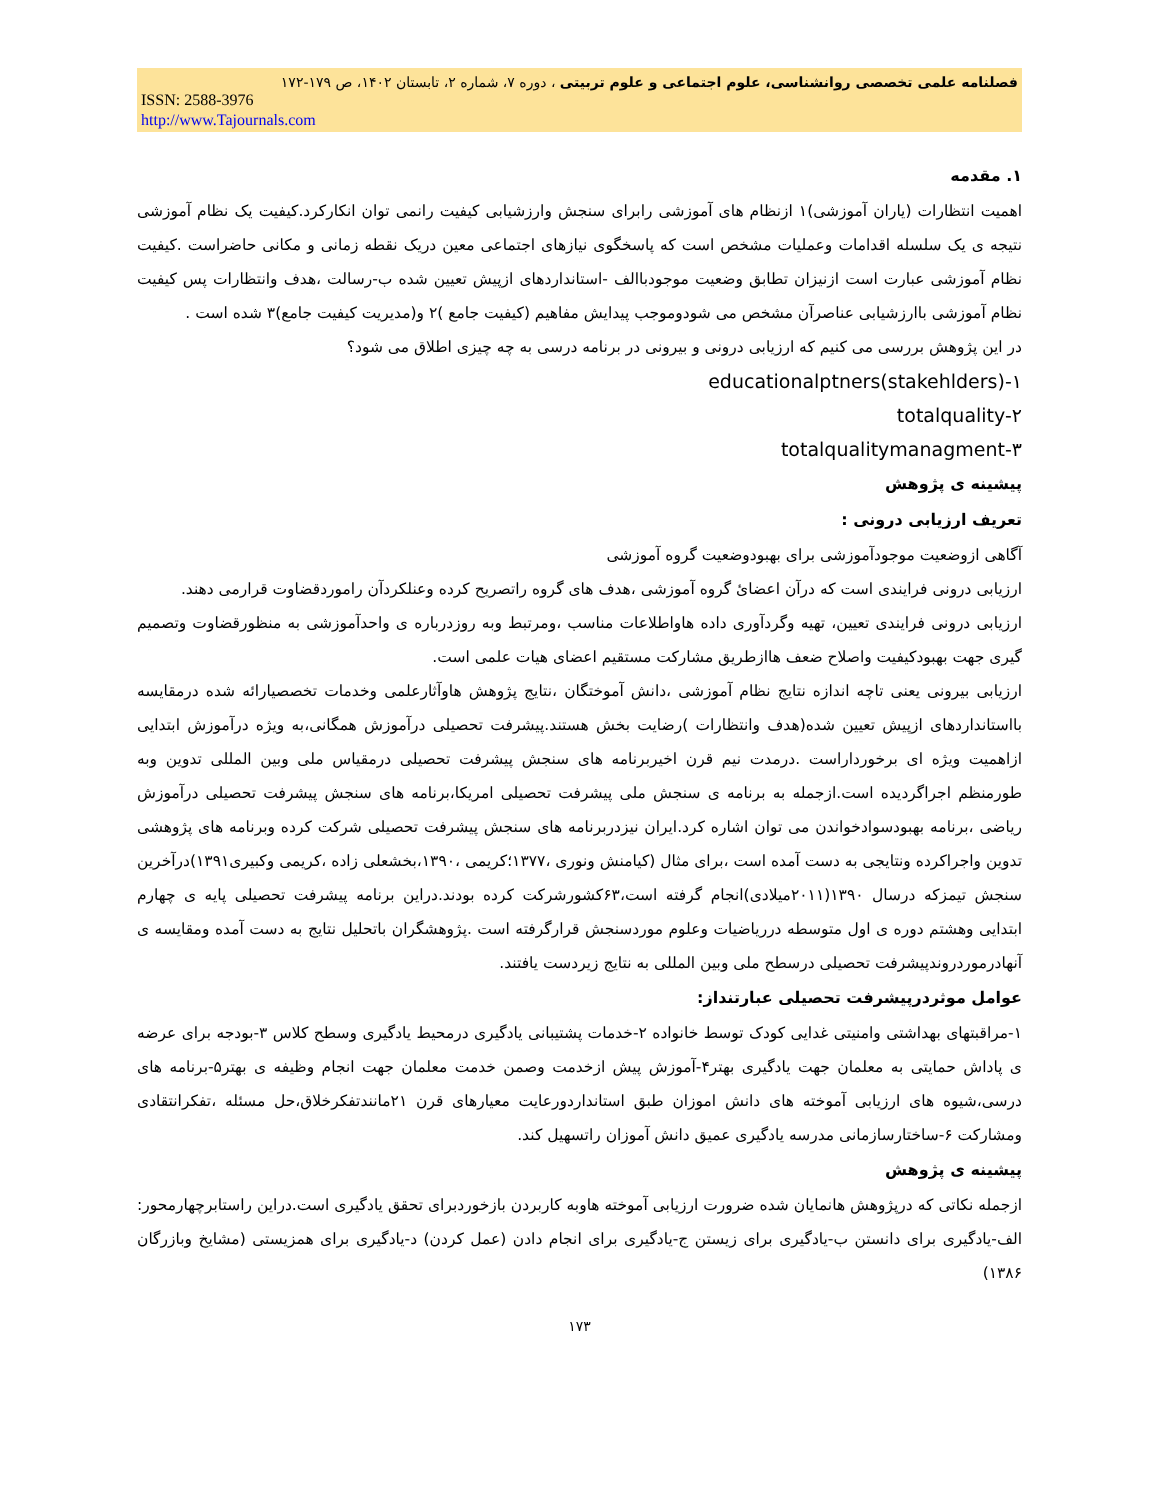فصلنامه علمی تخصصی روانشناسی، علوم اجتماعی و علوم تربیتی ، دوره ۷، شماره ۲، تابستان ۱۴۰۲، ص ۱۷۹-۱۷۲
ISSN: 2588-3976
http://www.Tajournals.com
۱. مقدمه
اهمیت انتظارات (یاران آموزشی)۱ ازنظام های آموزشی رابرای سنجش وارزشیابی کیفیت رانمی توان انکارکرد.کیفیت یک نظام آموزشی نتیجه ی یک سلسله اقدامات وعملیات مشخص است که پاسخگوی نیازهای اجتماعی معین دریک نقطه زمانی و مکانی حاضراست .کیفیت نظام آموزشی عبارت است ازنیزان تطابق وضعیت موجودباالف -استانداردهای ازپیش تعیین شده ب-رسالت ،هدف وانتظارات پس کیفیت نظام آموزشی باارزشیابی عناصرآن مشخص می شودوموجب پیدایش مفاهیم (کیفیت جامع )۲ و(مدیریت کیفیت جامع)۳ شده است .
در این پژوهش بررسی می کنیم که ارزیابی درونی و بیرونی در برنامه درسی به چه چیزی اطلاق می شود؟
educationalptners(stakehlders)-۱
totalquality-۲
totalqualitymanagment-۳
پیشینه ی پژوهش
تعریف ارزیابی درونی :
آگاهی ازوضعیت موجودآموزشی برای بهبودوضعیت گروه آموزشی
ارزیابی درونی فرایندی است که درآن اعضایٔ گروه آموزشی ،هدف های گروه راتصریح کرده وعنلکردآن راموردقضاوت قرارمی دهند.
ارزیابی درونی فرایندی تعیین، تهیه وگردآوری داده هاواطلاعات مناسب ،ومرتبط وبه روزدرباره ی واحدآموزشی به منظورقضاوت وتصمیم گیری جهت بهبودکیفیت واصلاح ضعف هاازطریق مشارکت مستقیم اعضای هیات علمی است.
ارزیابی بیرونی یعنی تاچه اندازه نتایج نظام آموزشی ،دانش آموختگان ،نتایج پژوهش هاوآثارعلمی وخدمات تخصصیارائه شده درمقایسه بااستانداردهای ازپیش تعیین شده(هدف وانتظارات )رضایت بخش هستند.پیشرفت تحصیلی درآموزش همگانی،به ویژه درآموزش ابتدایی ازاهمیت ویژه ای برخورداراست .درمدت نیم قرن اخیربرنامه های سنجش پیشرفت تحصیلی درمقیاس ملی وبین المللی تدوین وبه طورمنظم اجراگردیده است.ازجمله به برنامه ی سنجش ملی پیشرفت تحصیلی امریکا،برنامه های سنجش پیشرفت تحصیلی درآموزش ریاضی ،برنامه بهبودسوادخواندن می توان اشاره کرد.ایران نیزدربرنامه های سنجش پیشرفت تحصیلی شرکت کرده وبرنامه های پژوهشی تدوین واجراکرده ونتایجی به دست آمده است ،برای مثال (کیامنش ونوری ،۱۳۷۷؛کریمی ،۱۳۹۰،بخشعلی زاده ،کریمی وکبیری۱۳۹۱)درآخرین سنجش تیمزکه درسال ۱۳۹۰(۲۰۱۱میلادی)انجام گرفته است،۶۳کشورشرکت کرده بودند.دراین برنامه پیشرفت تحصیلی پایه ی چهارم ابتدایی وهشتم دوره ی اول متوسطه درریاضیات وعلوم موردسنجش قرارگرفته است .پژوهشگران باتحلیل نتایج به دست آمده ومقایسه ی آنهادرموردروندپیشرفت تحصیلی درسطح ملی وبین المللی به نتایج زیردست یافتند.
عوامل موثردرپیشرفت تحصیلی عبارتنداز:
۱-مراقبتهای بهداشتی وامنیتی غدایی کودک توسط خانواده ۲-خدمات پشتیبانی یادگیری درمحیط یادگیری وسطح کلاس ۳-بودجه برای عرضه ی پاداش حمایتی به معلمان جهت یادگیری بهتر۴-آموزش پیش ازخدمت وصمن خدمت معلمان جهت انجام وظیفه ی بهتر۵-برنامه های درسی،شیوه های ارزیابی آموخته های دانش اموزان طبق استانداردورعایت معیارهای قرن ۲۱مانندتفکرخلاق،حل مسئله ،تفکرانتقادی ومشارکت ۶-ساختارسازمانی مدرسه یادگیری عمیق دانش آموزان راتسهیل کند.
پیشینه ی پژوهش
ازجمله نکاتی که درپژوهش هانمایان شده ضرورت ارزیابی آموخته هاوبه کاربردن بازخوردبرای تحقق یادگیری است.دراین راستابرچهارمحور: الف-یادگیری برای دانستن ب-یادگیری برای زیستن ج-یادگیری برای انجام دادن (عمل کردن) د-یادگیری برای همزیستی (مشایخ وبازرگان ۱۳۸۶)
۱۷۳